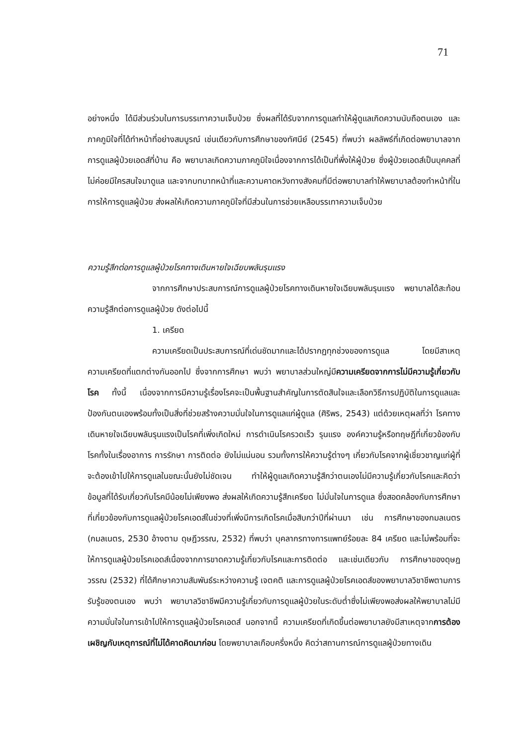71
อย่างหนึ่ง ได้มีส่วนร่วมในการบรรเทาความเจ็บป่วย ซึ่งผลที่ได้รับจากการดูแลทำให้ผู้ดูแลเกิดความนับถือตนเอง และภาคภูมิใจที่ได้ทำหน้าที่อย่างสมบูรณ์ เช่นเดียวกับการศึกษาของทัศนีย์ (2545) ที่พบว่า ผลลัพธ์ที่เกิดต่อพยาบาลจากการดูแลผู้ป่วยเอดส์ที่บ้าน คือ พยาบาลเกิดความภาคภูมิใจเนื่องจากการได้เป็นที่พึ่งให้ผู้ป่วย ซึ่งผู้ป่วยเอดส์เป็นบุคคลที่ไม่ค่อยมีใครสนใจมาดูแล และจากบทบาทหน้าที่และความคาดหวังทางสังคมที่มีต่อพยาบาลทำให้พยาบาลต้องทำหน้าที่ในการให้การดูแลผู้ป่วย ส่งผลให้เกิดความภาคภูมิใจที่มีส่วนในการช่วยเหลือบรรเทาความเจ็บป่วย
ความรู้สึกต่อการดูแลผู้ป่วยโรคทางเดินหายใจเฉียบพลันรุนแรง
จากการศึกษาประสบการณ์การดูแลผู้ป่วยโรคทางเดินหายใจเฉียบพลันรุนแรง พยาบาลได้สะท้อนความรู้สึกต่อการดูแลผู้ป่วย ดังต่อไปนี้
1. เครียด
ความเครียดเป็นประสบการณ์ที่เด่นชัดมากและได้ปรากฏทุกช่วงของการดูแล โดยมีสาเหตุความเครียดที่แตกต่างกันออกไป ซึ่งจากการศึกษา พบว่า พยาบาลส่วนใหญ่มีความเครียดจากการไม่มีความรู้เกี่ยวกับโรค ทั้งนี้ เนื่องจากการมีความรู้เรื่องโรคจะเป็นพื้นฐานสำคัญในการตัดสินใจและเลือกวิธีการปฏิบัติในการดูแลและป้องกันตนเองพร้อมทั้งเป็นสิ่งที่ช่วยสร้างความมั่นใจในการดูแลแก่ผู้ดูแล (ศิริพร, 2543) แต่ด้วยเหตุผลที่ว่า โรคทางเดินหายใจเฉียบพลันรุนแรงเป็นโรคที่เพิ่งเกิดใหม่ การดำเนินโรครวดเร็ว รุนแรง องค์ความรู้หรือทฤษฎีที่เกี่ยวข้องกับโรคทั้งในเรื่องอาการ การรักษา การติดต่อ ยังไม่แน่นอน รวมทั้งการให้ความรู้ต่างๆ เกี่ยวกับโรคจากผู้เชี่ยวชาญแก่ผู้ที่จะต้องเข้าไปให้การดูแลในขณะนั้นยังไม่ชัดเจน ทำให้ผู้ดูแลเกิดความรู้สึกว่าตนเองไม่มีความรู้เกี่ยวกับโรคและคิดว่าข้อมูลที่ได้รับเกี่ยวกับโรคมีน้อยไม่เพียงพอ ส่งผลให้เกิดความรู้สึกเครียด ไม่มั่นใจในการดูแล ซึ่งสอดคล้องกับการศึกษาที่เกี่ยวข้องกับการดูแลผู้ป่วยโรคเอดส์ในช่วงที่เพิ่งมีการเกิดโรคเมื่อสิบกว่าปีที่ผ่านมา เช่น การศึกษาของกมลเนตร (กมลเนตร, 2530 อ้างตาม ดุษฎีวรรณ, 2532) ที่พบว่า บุคลากรทางการแพทย์ร้อยละ 84 เครียด และไม่พร้อมที่จะให้การดูแลผู้ป่วยโรคเอดส์เนื่องจากการขาดความรู้เกี่ยวกับโรคและการติดต่อ และเช่นเดียวกับ การศึกษาของดุษฎวรรณ (2532) ที่ได้ศึกษาความสัมพันธ์ระหว่างความรู้ เจตคติ และการดูแลผู้ป่วยโรคเอดส์ของพยาบาลวิชาชีพตามการรับรู้ของตนเอง พบว่า พยาบาลวิชาชีพมีความรู้เกี่ยวกับการดูแลผู้ป่วยในระดับต่ำซึ่งไม่เพียงพอส่งผลให้พยาบาลไม่มีความมั่นใจในการเข้าไปให้การดูแลผู้ป่วยโรคเอดส์ นอกจากนี้ ความเครียดที่เกิดขึ้นต่อพยาบาลยังมีสาเหตุจากการต้องเผชิญกับเหตุการณ์ที่ไม่ได้คาดคิดมาก่อน โดยพยาบาลเกือบครึ่งหนึ่ง คิดว่าสถานการณ์การดูแลผู้ป่วยทางเดิน